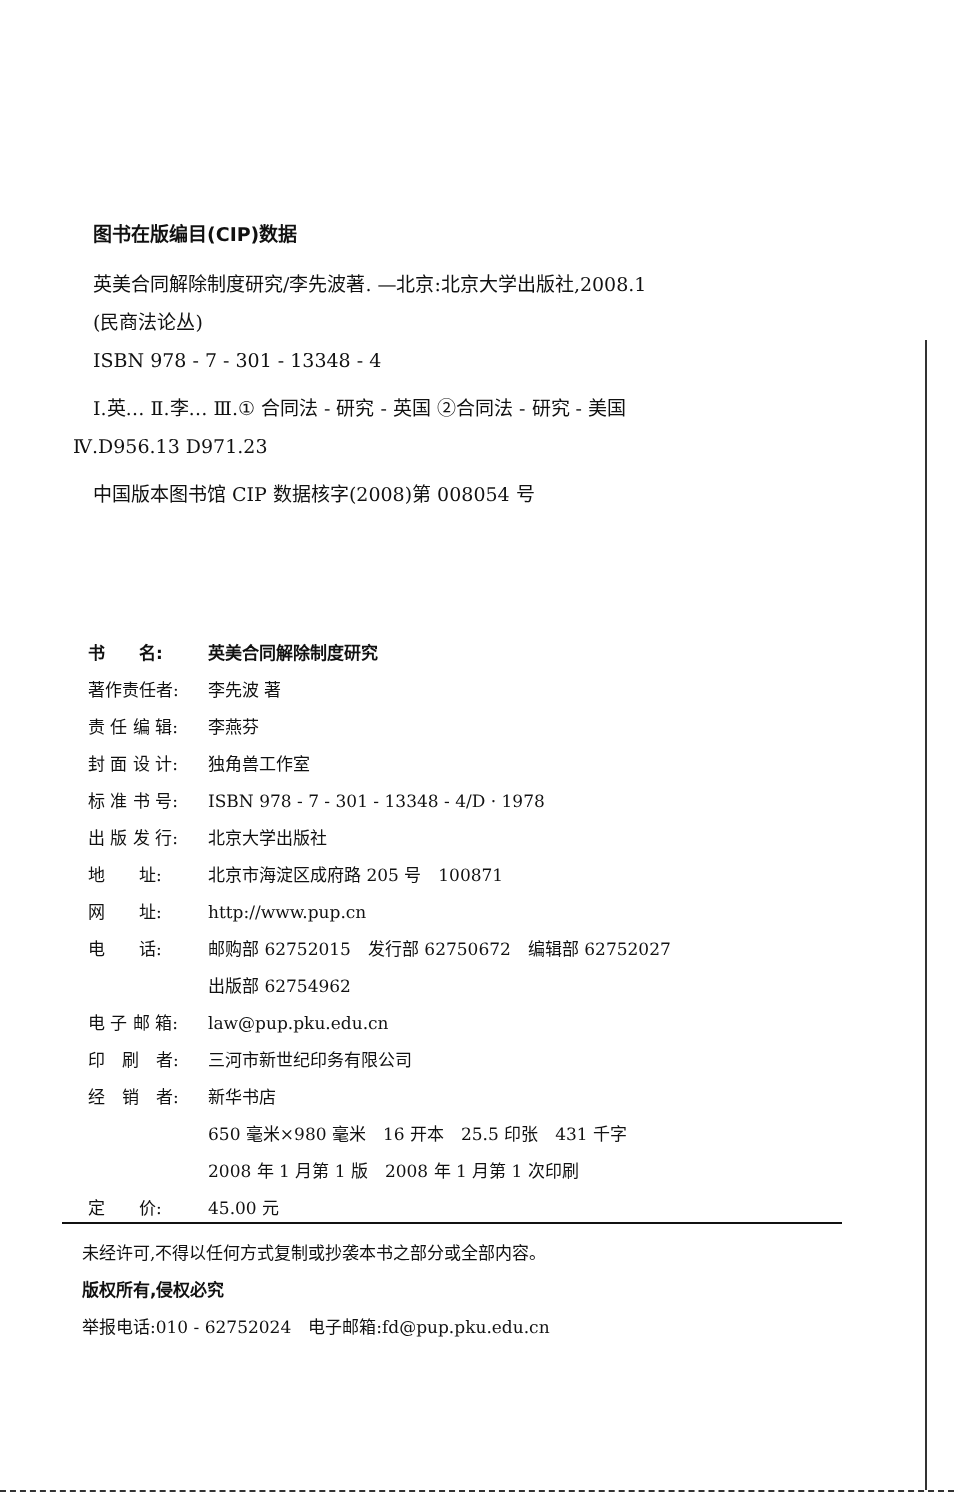图书在版编目(CIP)数据
英美合同解除制度研究/李先波著. —北京:北京大学出版社,2008.1
(民商法论丛)
ISBN 978 - 7 - 301 - 13348 - 4
Ⅰ.英… Ⅱ.李… Ⅲ.① 合同法 - 研究 - 英国 ②合同法 - 研究 - 美国
Ⅳ.D956.13 D971.23
中国版本图书馆 CIP 数据核字(2008)第 008054 号
书　　名: 英美合同解除制度研究
著作责任者: 李先波 著
责 任 编 辑: 李燕芬
封 面 设 计: 独角兽工作室
标 准 书 号: ISBN 978 - 7 - 301 - 13348 - 4/D · 1978
出 版 发 行: 北京大学出版社
地　　址: 北京市海淀区成府路 205 号　100871
网　　址: http://www.pup.cn
电　　话: 邮购部 62752015　发行部 62750672　编辑部 62752027
出版部 62754962
电 子 邮 箱: law@pup.pku.edu.cn
印　刷　者: 三河市新世纪印务有限公司
经　销　者: 新华书店
650 毫米×980 毫米　16 开本　25.5 印张　431 千字
2008 年 1 月第 1 版　2008 年 1 月第 1 次印刷
定　　价: 45.00 元
未经许可,不得以任何方式复制或抄袭本书之部分或全部内容。
版权所有,侵权必究
举报电话:010 - 62752024　电子邮箱:fd@pup.pku.edu.cn